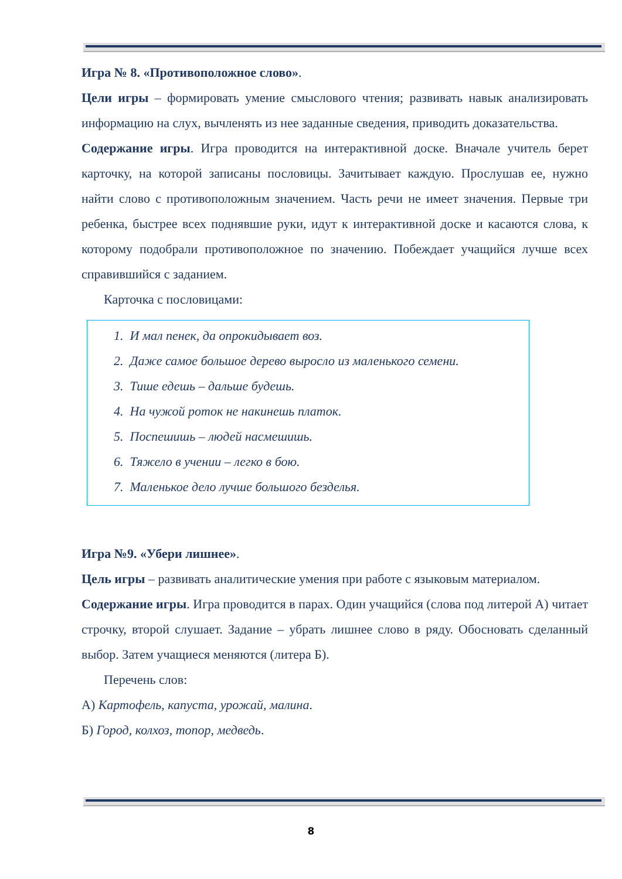Игра № 8. «Противоположное слово».
Цели игры – формировать умение смыслового чтения; развивать навык анализировать информацию на слух, вычленять из нее заданные сведения, приводить доказательства.
Содержание игры. Игра проводится на интерактивной доске. Вначале учитель берет карточку, на которой записаны пословицы. Зачитывает каждую. Прослушав ее, нужно найти слово с противоположным значением. Часть речи не имеет значения. Первые три ребенка, быстрее всех поднявшие руки, идут к интерактивной доске и касаются слова, к которому подобрали противоположное по значению. Побеждает учащийся лучше всех справившийся с заданием.
Карточка с пословицами:
1. И мал пенек, да опрокидывает воз.
2. Даже самое большое дерево выросло из маленького семени.
3. Тише едешь – дальше будешь.
4. На чужой роток не накинешь платок.
5. Поспешишь – людей насмешишь.
6. Тяжело в учении – легко в бою.
7. Маленькое дело лучше большого безделья.
Игра №9. «Убери лишнее».
Цель игры – развивать аналитические умения при работе с языковым материалом.
Содержание игры. Игра проводится в парах. Один учащийся (слова под литерой А) читает строчку, второй слушает. Задание – убрать лишнее слово в ряду. Обосновать сделанный выбор. Затем учащиеся меняются (литера Б).
Перечень слов:
А) Картофель, капуста, урожай, малина.
Б) Город, колхоз, топор, медведь.
8